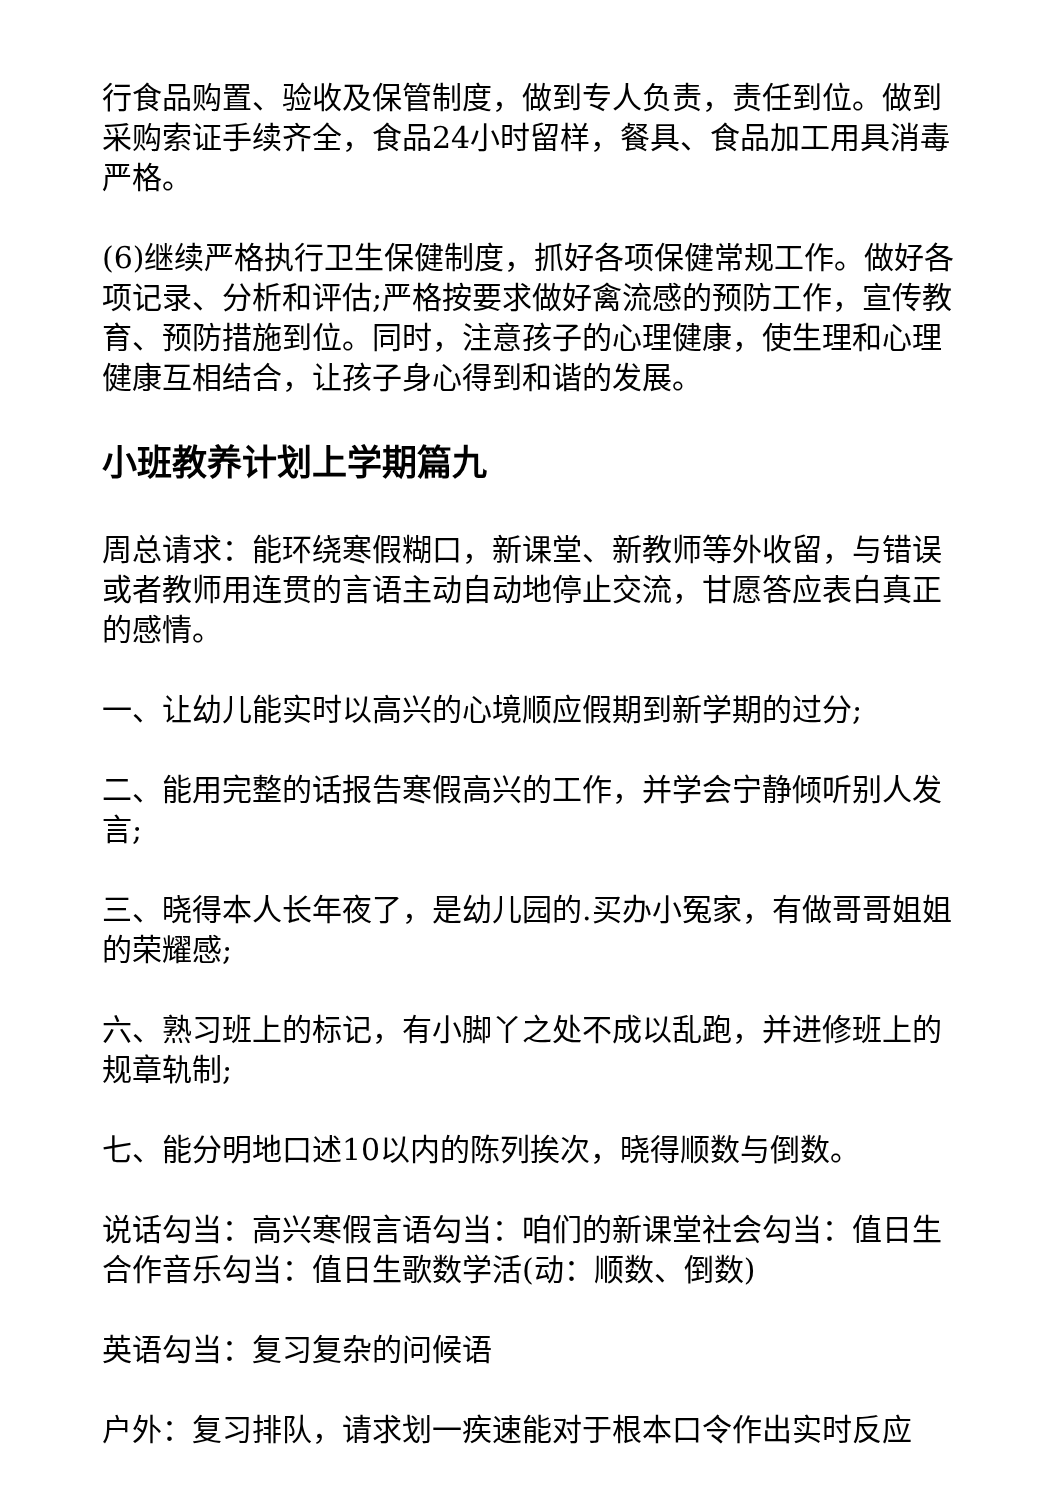行食品购置、验收及保管制度，做到专人负责，责任到位。做到采购索证手续齐全，食品24小时留样，餐具、食品加工用具消毒严格。
(6)继续严格执行卫生保健制度，抓好各项保健常规工作。做好各项记录、分析和评估;严格按要求做好禽流感的预防工作，宣传教育、预防措施到位。同时，注意孩子的心理健康，使生理和心理健康互相结合，让孩子身心得到和谐的发展。
小班教养计划上学期篇九
周总请求：能环绕寒假糊口，新课堂、新教师等外收留，与错误或者教师用连贯的言语主动自动地停止交流，甘愿答应表白真正的感情。
一、让幼儿能实时以高兴的心境顺应假期到新学期的过分;
二、能用完整的话报告寒假高兴的工作，并学会宁静倾听别人发言;
三、晓得本人长年夜了，是幼儿园的.买办小冤家，有做哥哥姐姐的荣耀感;
六、熟习班上的标记，有小脚丫之处不成以乱跑，并进修班上的规章轨制;
七、能分明地口述10以内的陈列挨次，晓得顺数与倒数。
说话勾当：高兴寒假言语勾当：咱们的新课堂社会勾当：值日生合作音乐勾当：值日生歌数学活(动：顺数、倒数)
英语勾当：复习复杂的问候语
户外：复习排队，请求划一疾速能对于根本口令作出实时反应